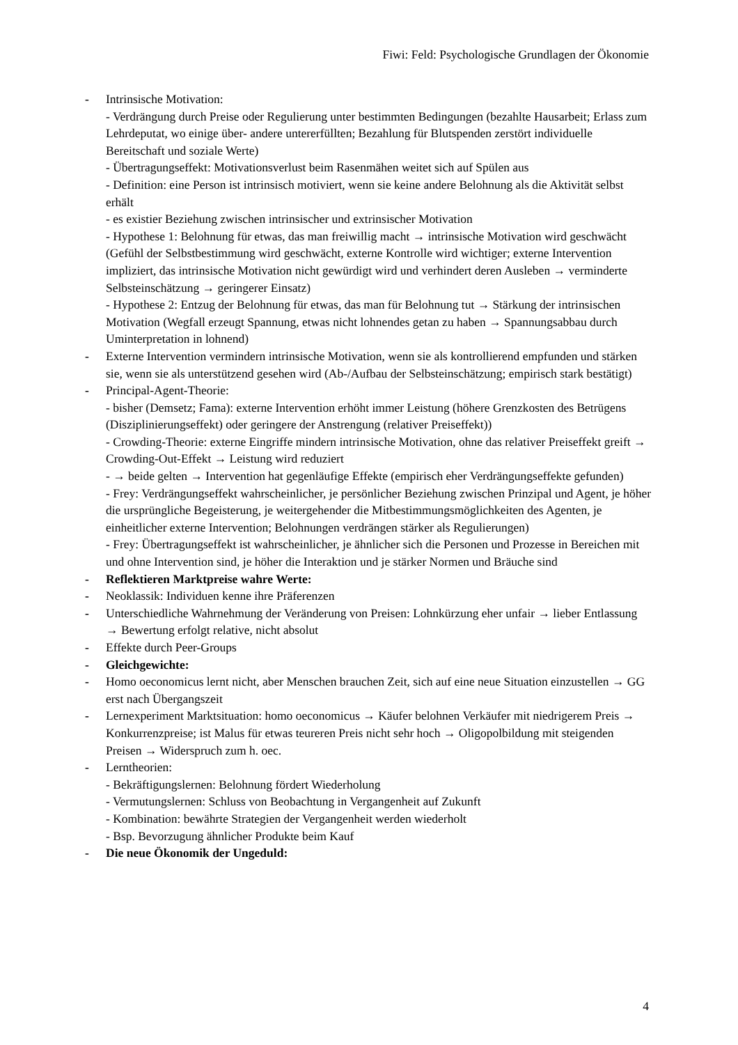Fiwi: Feld: Psychologische Grundlagen der Ökonomie
- Intrinsische Motivation:
- Verdrängung durch Preise oder Regulierung unter bestimmten Bedingungen (bezahlte Hausarbeit; Erlass zum Lehrdeputat, wo einige über- andere untererfüllten; Bezahlung für Blutspenden zerstört individuelle Bereitschaft und soziale Werte)
- Übertragungseffekt: Motivationsverlust beim Rasenmähen weitet sich auf Spülen aus
- Definition: eine Person ist intrinsisch motiviert, wenn sie keine andere Belohnung als die Aktivität selbst erhält
- es existier Beziehung zwischen intrinsischer und extrinsischer Motivation
- Hypothese 1: Belohnung für etwas, das man freiwillig macht → intrinsische Motivation wird geschwächt (Gefühl der Selbstbestimmung wird geschwächt, externe Kontrolle wird wichtiger; externe Intervention impliziert, das intrinsische Motivation nicht gewürdigt wird und verhindert deren Ausleben → verminderte Selbsteinschätzung → geringerer Einsatz)
- Hypothese 2: Entzug der Belohnung für etwas, das man für Belohnung tut → Stärkung der intrinsischen Motivation (Wegfall erzeugt Spannung, etwas nicht lohnendes getan zu haben → Spannungsabbau durch Uminterpretation in lohnend)
- Externe Intervention vermindern intrinsische Motivation, wenn sie als kontrollierend empfunden und stärken sie, wenn sie als unterstützend gesehen wird (Ab-/Aufbau der Selbsteinschätzung; empirisch stark bestätigt)
- Principal-Agent-Theorie:
- bisher (Demsetz; Fama): externe Intervention erhöht immer Leistung (höhere Grenzkosten des Betrügens (Disziplinierungseffekt) oder geringere der Anstrengung (relativer Preiseffekt))
- Crowding-Theorie: externe Eingriffe mindern intrinsische Motivation, ohne das relativer Preiseffekt greift → Crowding-Out-Effekt → Leistung wird reduziert
- → beide gelten → Intervention hat gegenläufige Effekte (empirisch eher Verdrängungseffekte gefunden)
- Frey: Verdrängungseffekt wahrscheinlicher, je persönlicher Beziehung zwischen Prinzipal und Agent, je höher die ursprüngliche Begeisterung, je weitergehender die Mitbestimmungsmöglichkeiten des Agenten, je einheitlicher externe Intervention; Belohnungen verdrängen stärker als Regulierungen)
- Frey: Übertragungseffekt ist wahrscheinlicher, je ähnlicher sich die Personen und Prozesse in Bereichen mit und ohne Intervention sind, je höher die Interaktion und je stärker Normen und Bräuche sind
- Reflektieren Marktpreise wahre Werte:
- Neoklassik: Individuen kenne ihre Präferenzen
- Unterschiedliche Wahrnehmung der Veränderung von Preisen: Lohnkürzung eher unfair → lieber Entlassung → Bewertung erfolgt relative, nicht absolut
- Effekte durch Peer-Groups
- Gleichgewichte:
- Homo oeconomicus lernt nicht, aber Menschen brauchen Zeit, sich auf eine neue Situation einzustellen → GG erst nach Übergangszeit
- Lernexperiment Marktsituation: homo oeconomicus → Käufer belohnen Verkäufer mit niedrigerem Preis → Konkurrenzpreise; ist Malus für etwas teureren Preis nicht sehr hoch → Oligopolbildung mit steigenden Preisen → Widerspruch zum h. oec.
- Lerntheorien:
- Bekräftigungslernen: Belohnung fördert Wiederholung
- Vermutungslernen: Schluss von Beobachtung in Vergangenheit auf Zukunft
- Kombination: bewährte Strategien der Vergangenheit werden wiederholt
- Bsp. Bevorzugung ähnlicher Produkte beim Kauf
- Die neue Ökonomik der Ungeduld:
4